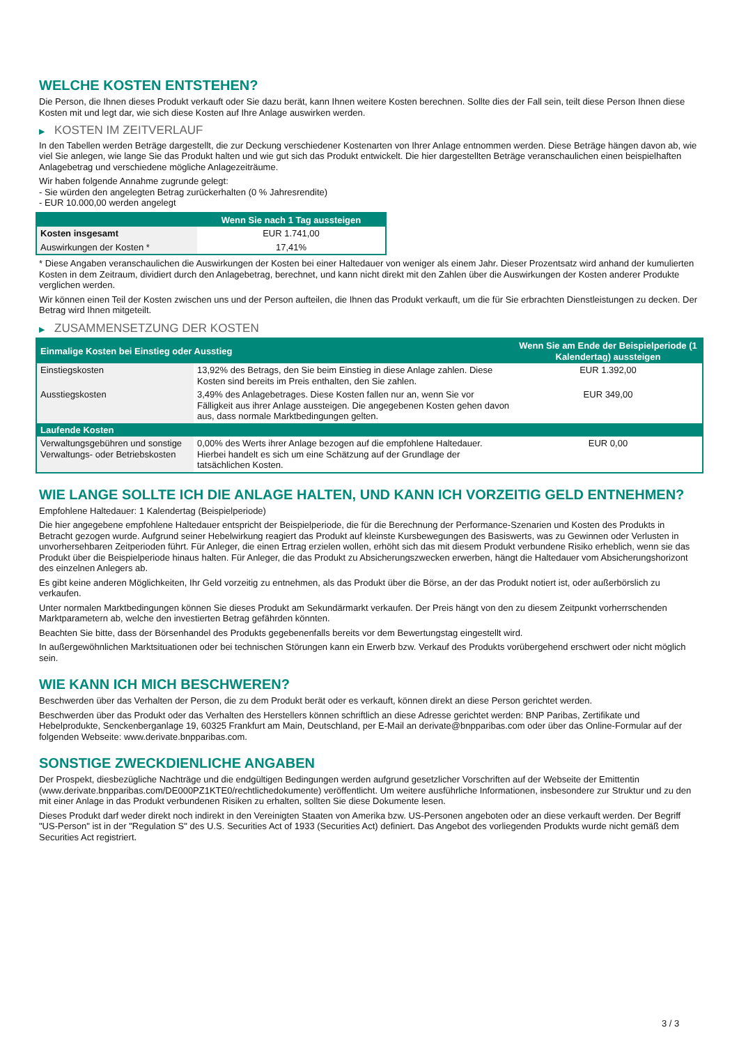WELCHE KOSTEN ENTSTEHEN?
Die Person, die Ihnen dieses Produkt verkauft oder Sie dazu berät, kann Ihnen weitere Kosten berechnen. Sollte dies der Fall sein, teilt diese Person Ihnen diese Kosten mit und legt dar, wie sich diese Kosten auf Ihre Anlage auswirken werden.
▶ KOSTEN IM ZEITVERLAUF
In den Tabellen werden Beträge dargestellt, die zur Deckung verschiedener Kostenarten von Ihrer Anlage entnommen werden. Diese Beträge hängen davon ab, wie viel Sie anlegen, wie lange Sie das Produkt halten und wie gut sich das Produkt entwickelt. Die hier dargestellten Beträge veranschaulichen einen beispielhaften Anlagebetrag und verschiedene mögliche Anlagezeiträume.
Wir haben folgende Annahme zugrunde gelegt:
- Sie würden den angelegten Betrag zurückerhalten (0 % Jahresrendite)
- EUR 10.000,00 werden angelegt
| | Wenn Sie nach 1 Tag aussteigen |
| --- | --- |
| Kosten insgesamt | EUR 1.741,00 |
| Auswirkungen der Kosten * | 17,41% |
* Diese Angaben veranschaulichen die Auswirkungen der Kosten bei einer Haltedauer von weniger als einem Jahr. Dieser Prozentsatz wird anhand der kumulierten Kosten in dem Zeitraum, dividiert durch den Anlagebetrag, berechnet, und kann nicht direkt mit den Zahlen über die Auswirkungen der Kosten anderer Produkte verglichen werden.
Wir können einen Teil der Kosten zwischen uns und der Person aufteilen, die Ihnen das Produkt verkauft, um die für Sie erbrachten Dienstleistungen zu decken. Der Betrag wird Ihnen mitgeteilt.
▶ ZUSAMMENSETZUNG DER KOSTEN
| Einmalige Kosten bei Einstieg oder Ausstieg | | Wenn Sie am Ende der Beispielperiode (1 Kalendertag) aussteigen |
| --- | --- | --- |
| Einstiegskosten | 13,92% des Betrags, den Sie beim Einstieg in diese Anlage zahlen. Diese Kosten sind bereits im Preis enthalten, den Sie zahlen. | EUR 1.392,00 |
| Ausstiegskosten | 3,49% des Anlagebetrages. Diese Kosten fallen nur an, wenn Sie vor Fälligkeit aus ihrer Anlage aussteigen. Die angegebenen Kosten gehen davon aus, dass normale Marktbedingungen gelten. | EUR 349,00 |
| Laufende Kosten | | |
| Verwaltungsgebühren und sonstige Verwaltungs- oder Betriebskosten | 0,00% des Werts ihrer Anlage bezogen auf die empfohlene Haltedauer. Hierbei handelt es sich um eine Schätzung auf der Grundlage der tatsächlichen Kosten. | EUR 0,00 |
WIE LANGE SOLLTE ICH DIE ANLAGE HALTEN, UND KANN ICH VORZEITIG GELD ENTNEHMEN?
Empfohlene Haltedauer: 1 Kalendertag (Beispielperiode)
Die hier angegebene empfohlene Haltedauer entspricht der Beispielperiode, die für die Berechnung der Performance-Szenarien und Kosten des Produkts in Betracht gezogen wurde. Aufgrund seiner Hebelwirkung reagiert das Produkt auf kleinste Kursbewegungen des Basiswerts, was zu Gewinnen oder Verlusten in unvorhersehbaren Zeitperioden führt. Für Anleger, die einen Ertrag erzielen wollen, erhöht sich das mit diesem Produkt verbundene Risiko erheblich, wenn sie das Produkt über die Beispielperiode hinaus halten. Für Anleger, die das Produkt zu Absicherungszwecken erwerben, hängt die Haltedauer vom Absicherungshorizont des einzelnen Anlegers ab.
Es gibt keine anderen Möglichkeiten, Ihr Geld vorzeitig zu entnehmen, als das Produkt über die Börse, an der das Produkt notiert ist, oder außerbörslich zu verkaufen.
Unter normalen Marktbedingungen können Sie dieses Produkt am Sekundärmarkt verkaufen. Der Preis hängt von den zu diesem Zeitpunkt vorherrschenden Marktparametern ab, welche den investierten Betrag gefährden könnten.
Beachten Sie bitte, dass der Börsenhandel des Produkts gegebenenfalls bereits vor dem Bewertungstag eingestellt wird.
In außergewöhnlichen Marktsituationen oder bei technischen Störungen kann ein Erwerb bzw. Verkauf des Produkts vorübergehend erschwert oder nicht möglich sein.
WIE KANN ICH MICH BESCHWEREN?
Beschwerden über das Verhalten der Person, die zu dem Produkt berät oder es verkauft, können direkt an diese Person gerichtet werden.
Beschwerden über das Produkt oder das Verhalten des Herstellers können schriftlich an diese Adresse gerichtet werden: BNP Paribas, Zertifikate und Hebelprodukte, Senckenberganlage 19, 60325 Frankfurt am Main, Deutschland, per E-Mail an derivate@bnpparibas.com oder über das Online-Formular auf der folgenden Webseite: www.derivate.bnpparibas.com.
SONSTIGE ZWECKDIENLICHE ANGABEN
Der Prospekt, diesbezügliche Nachträge und die endgültigen Bedingungen werden aufgrund gesetzlicher Vorschriften auf der Webseite der Emittentin (www.derivate.bnpparibas.com/DE000PZ1KTE0/rechtlichedokumente) veröffentlicht. Um weitere ausführliche Informationen, insbesondere zur Struktur und zu den mit einer Anlage in das Produkt verbundenen Risiken zu erhalten, sollten Sie diese Dokumente lesen.
Dieses Produkt darf weder direkt noch indirekt in den Vereinigten Staaten von Amerika bzw. US-Personen angeboten oder an diese verkauft werden. Der Begriff "US-Person" ist in der "Regulation S" des U.S. Securities Act of 1933 (Securities Act) definiert. Das Angebot des vorliegenden Produkts wurde nicht gemäß dem Securities Act registriert.
3 / 3